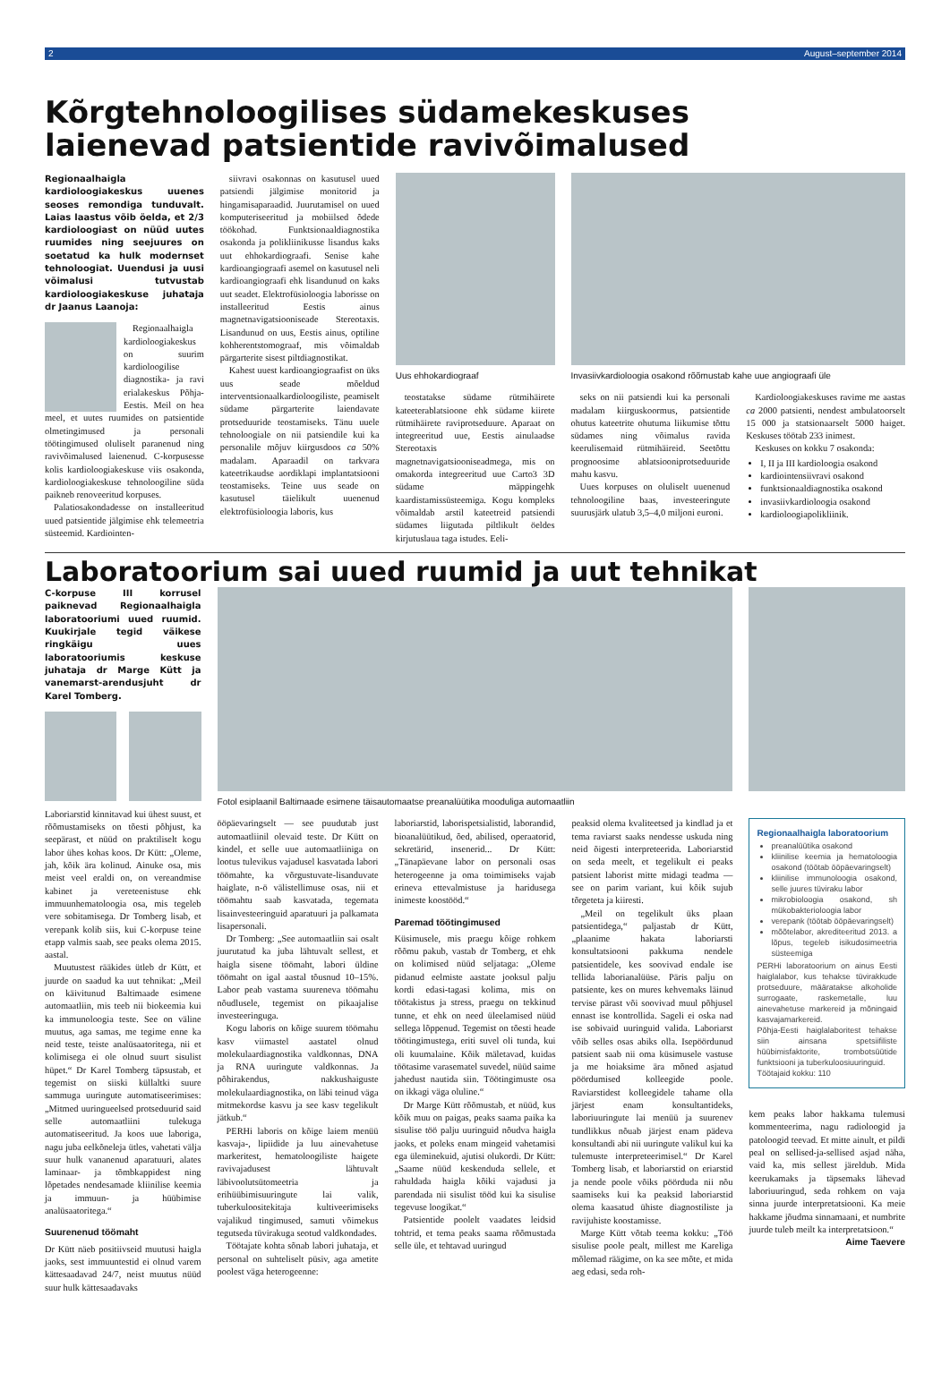2 August–september 2014
Kõrgtehnoloogilises südamekeskuses
laienevad patsientide ravivõimalused
Regionaalhaigla kardioloogiakeskus uuenes seoses remondiga tunduvalt. Laias laastus võib öelda, et 2/3 kardioloogiast on nüüd uutes ruumides ning seejuures on soetatud ka hulk modernset tehnoloogiat. Uuendusi ja uusi võimalusi tutvustab kardioloogiakeskuse juhataja dr Jaanus Laanoja:
Regionaalhaigla kardioloogiakeskus on suurim kardioloogilise diagnostika- ja ravi erialakeskus Põhja-Eestis. Meil on hea meel, et uutes ruumides on patsientide olmetingimused ja personali töötingimused oluliselt paranenud ning ravivõimalused laienenud. C-korpusesse kolis kardioloogiakeskuse viis osakonda, kardioloogiakeskuse tehnoloogiline süda paikneb renoveeritud korpuses.
Palatiosakondadesse on installeeritud uued patsientide jälgimise ehk telemeetria süsteemid. Kardiointen-
siivravi osakonnas on kasutusel uued patsiendi jälgimise monitorid ja hingamisaparaadid. Juurutamisel on uued komputeriseeritud ja mobiilsed õdede töökohad. Funktsionaaldiagnostika osakonda ja polikliinikusse lisandus kaks uut ehhokardiograafi. Senise kahe kardioangiograafi asemel on kasutusel neli kardioangiograafi ehk lisandunud on kaks uut seadet. Elektrofüsioloogia laborisse on installeeritud Eestis ainus magnetnavigatsiooniseade Stereotaxis. Lisandunud on uus, Eestis ainus, optiline kohherentstomograaf, mis võimaldab pärgarterite sisest piltdiagnostikat.
Kahest uuest kardioangiograafist on üks uus seade mõeldud interventsionaalkardioloogiliste, peamiselt südame pärgarterite laiendavate protseduuride teostamiseks. Tänu uuele tehnoloogiale on nii patsiendile kui ka personalile mõjuv kiirgusdoos ca 50% madalam. Aparaadil on tarkvara kateetrikaudse aordiklapi implantatsiooni teostamiseks. Teine uus seade on kasutusel täielikult uuenenud elektrofüsioloogia laboris, kus
Uus ehhokardiograaf
teostatakse südame rütmihäirete kateeterablatsioone ehk südame kiirete rütmihäirete raviprotseduure. Aparaat on integreeritud uue, Eestis ainulaadse Stereotaxis magnetnavigatsiooniseadmega, mis on omakorda integreeritud uue Carto3 3D südame mäppingehk kaardistamissüsteemiga. Kogu kompleks võimaldab arstil kateetreid patsiendi südames liigutada piltlikult öeldes kirjutuslaua taga istudes. Eeli-
Invasiivkardioloogia osakond rõõmustab kahe uue angiograafi üle
seks on nii patsiendi kui ka personali madalam kiirguskoormus, patsientide ohutus kateetrite ohutuma liikumise tõttu südames ning võimalus ravida keerulisemaid rütmihäireid. Seetõttu prognoosime ablatsiooniprotseduuride mahu kasvu.
Uues korpuses on oluliselt uuenenud tehnoloogiline baas, investeeringute suurusjärk ulatub 3,5–4,0 miljoni euroni.
Kardioloogiakeskuses ravime me aastas ca 2000 patsienti, nendest ambulatoorselt 15 000 ja statsionaarselt 5000 haiget. Keskuses töötab 233 inimest.
Keskuses on kokku 7 osakonda:
I, II ja III kardioloogia osakond
kardiointensiivravi osakond
funktsionaaldiagnostika osakond
invasiivkardioloogia osakond
kardioloogiapolikliinik.
Laboratoorium sai uued ruumid ja uut tehnikat
C-korpuse III korrusel paiknevad Regionaalhaigla laboratooriumi uued ruumid. Kuukirjale tegid väikese ringkäigu uues laboratooriumis keskuse juhataja dr Marge Kütt ja vanemarst-arendusjuht dr Karel Tomberg.
Laboriarstid kinnitavad kui ühest suust, et rõõmustamiseks on tõesti põhjust, ka seepärast, et nüüd on praktiliselt kogu labor ühes kohas koos. Dr Kütt: „Oleme, jah, kõik ära kolinud. Ainuke osa, mis meist veel eraldi on, on vereandmise kabinet ja vereteenistuse ehk immuunhematoloogia osa, mis tegeleb vere sobitamisega. Dr Tomberg lisab, et verepank kolib siis, kui C-korpuse teine etapp valmis saab, see peaks olema 2015. aastal.
Muutustest rääkides ütleb dr Kütt, et juurde on saadud ka uut tehnikat: „Meil on käivitunud Baltimaade esimene automaatliin, mis teeb nii biokeemia kui ka immunoloogia teste. See on väline muutus, aga samas, me tegime enne ka neid teste, teiste analüsaatoritega, nii et kolimisega ei ole olnud suurt sisulist hüpet.“ Dr Karel Tomberg täpsustab, et tegemist on siiski küllaltki suure sammuga uuringute automatiseerimises: „Mitmed uuringueelsed protseduurid said selle automaatliini tulekuga automatiseeritud. Ja koos uue laboriga, nagu juba eelkõneleja ütles, vahetati välja suur hulk vananenud aparatuuri, alates laminaar- ja tõmbkappidest ning lõpetades nendesamade kliinilise keemia ja immuun- ja hüübimise analüsaatoritega.“
Suurenenud töömaht
Dr Kütt näeb positiivseid muutusi haigla jaoks, sest immuuntestid ei olnud varem kättesaadavad 24/7, neist muutus nüüd suur hulk kättesaadavaks
Fotol esiplaanil Baltimaade esimene täisautomaatse preanalüütika mooduliga automaatliin
ööpäevaringselt — see puudutab just automaatliinil olevaid teste. Dr Kütt on kindel, et selle uue automaatliiniga on lootus tulevikus vajadusel kasvatada labori töömahte, ka võrgustuvate-lisanduvate haiglate, n-ö välistellimuse osas, nii et töömahtu saab kasvatada, tegemata lisainvesteeringuid aparatuuri ja palkamata lisapersonali.
Dr Tomberg: „See automaatliin sai osalt juurutatud ka juba lähtuvalt sellest, et haigla sisene töömaht, labori üldine töömaht on igal aastal tõusnud 10–15%. Labor peab vastama suureneva töömahu nõudlusele, tegemist on pikaajalise investeeringuga.
Kogu laboris on kõige suurem töömahu kasv viimastel aastatel olnud molekulaardiagnostika valdkonnas, DNA ja RNA uuringute valdkonnas. Ja põhirakendus, nakkushaiguste molekulaardiagnostika, on läbi teinud väga mitmekordse kasvu ja see kasv tegelikult jätkub.“
PERHi laboris on kõige laiem menüü kasvaja-, lipiidide ja luu ainevahetuse markeritest, hematoloogiliste haigete ravivajadusest lähtuvalt läbivoolutsütomeetria ja erihüübimisuuringute lai valik, tuberkuloositekitaja kultiveerimiseks vajalikud tingimused, samuti võimekus tegutseda tüvirakuga seotud valdkondades.
Töötajate kohta sõnab labori juhataja, et personal on suhteliselt püsiv, aga ametite poolest väga heterogeenne:
laboriarstid, laborispetsialistid, laborandid, bioanalüütikud, õed, abilised, operaatorid, sekretärid, insenerid... Dr Kütt: „Tänapäevane labor on personali osas heterogeenne ja oma toimimiseks vajab erineva ettevalmistuse ja haridusega inimeste koostööd.“
Paremad töötingimused
Küsimusele, mis praegu kõige rohkem rõõmu pakub, vastab dr Tomberg, et ehk on kolimised nüüd seljataga: „Oleme pidanud eelmiste aastate jooksul palju kordi edasi-tagasi kolima, mis on töötakistus ja stress, praegu on tekkinud tunne, et ehk on need üleelamised nüüd sellega lõppenud. Tegemist on tõesti heade töötingimustega, eriti suvel oli tunda, kui oli kuumalaine. Kõik mäletavad, kuidas töötasime varasematel suvedel, nüüd saime jahedust nautida siin. Töötingimuste osa on ikkagi väga oluline.“
Dr Marge Kütt rõõmustab, et nüüd, kus kõik muu on paigas, peaks saama paika ka sisulise töö palju uuringuid nõudva haigla jaoks, et poleks enam mingeid vahetamisi ega üleminekuid, ajutisi olukordi. Dr Kütt: „Saame nüüd keskenduda sellele, et rahuldada haigla kõiki vajadusi ja parendada nii sisulist tööd kui ka sisulise tegevuse loogikat.“
Patsientide poolelt vaadates leidsid tohtrid, et tema peaks saama rõõmustada selle üle, et tehtavad uuringud
peaksid olema kvaliteetsed ja kindlad ja et tema raviarst saaks nendesse uskuda ning neid õigesti interpreteerida. Laboriarstid on seda meelt, et tegelikult ei peaks patsient laborist mitte midagi teadma — see on parim variant, kui kõik sujub tõrgeteta ja kiiresti.
„Meil on tegelikult üks plaan patsientidega,“ paljastab dr Kütt, „plaanime hakata laboriarsti konsultatsiooni pakkuma nendele patsientidele, kes soovivad endale ise tellida laborianalüüse. Päris palju on patsiente, kes on mures kehvemaks läinud tervise pärast või soovivad muul põhjusel ennast ise kontrollida. Sageli ei oska nad ise sobivaid uuringuid valida. Laboriarst võib selles osas abiks olla. Isepöördunud patsient saab nii oma küsimusele vastuse ja me hoiaksime ära mõned asjatud pöördumised kolleegide poole. Raviarstidest kolleegidele tahame olla järjest enam konsultantideks, laboriuuringute lai menüü ja suurenev tundlikkus nõuab järjest enam pädeva konsultandi abi nii uuringute valikul kui ka tulemuste interpreteerimisel.“ Dr Karel Tomberg lisab, et laboriarstid on eriarstid ja nende poole võiks pöörduda nii nõu saamiseks kui ka peaksid laboriarstid olema kaasatud ühiste diagnostiliste ja ravijuhiste koostamisse.
Marge Kütt võtab teema kokku: „Töö sisulise poole pealt, millest me Kareliga mõlemad räägime, on ka see mõte, et mida aeg edasi, seda roh-
Regionaalhaigla laboratoorium
preanalüütika osakond
kliinilise keemia ja hematoloogia osakond (töötab ööpäevaringselt)
kliinilise immunoloogia osakond, selle juures tüviraku labor
mikrobioloogia osakond, sh mükobakterioloogia labor
verepank (töötab ööpäevaringselt)
mõõtelabor, akrediteeritud 2013. a lõpus, tegeleb isikudosimeetria süsteemiga
PERHi laboratoorium on ainus Eesti haiglalabor, kus tehakse tüvirakkude protseduure, määratakse alkoholide surrogaate, raskemetalle, luu ainevahetuse markereid ja mõningaid kasvajamarkereid.
Põhja-Eesti haiglalaboritest tehakse siin ainsana spetsiifiliste hüübimisfaktorite, trombotsüütide funktsiooni ja tuberkuloosiuuringuid.
Töötajaid kokku: 110
kem peaks labor hakkama tulemusi kommenteerima, nagu radioloogid ja patoloogid teevad. Et mitte ainult, et pildi peal on sellised-ja-sellised asjad näha, vaid ka, mis sellest järeldub. Mida keerukamaks ja täpsemaks lähevad laboriuuringud, seda rohkem on vaja sinna juurde interpretatsiooni. Ka meie hakkame jõudma sinnamaani, et numbrite juurde tuleb meilt ka interpretatsioon.“
Aime Taevere